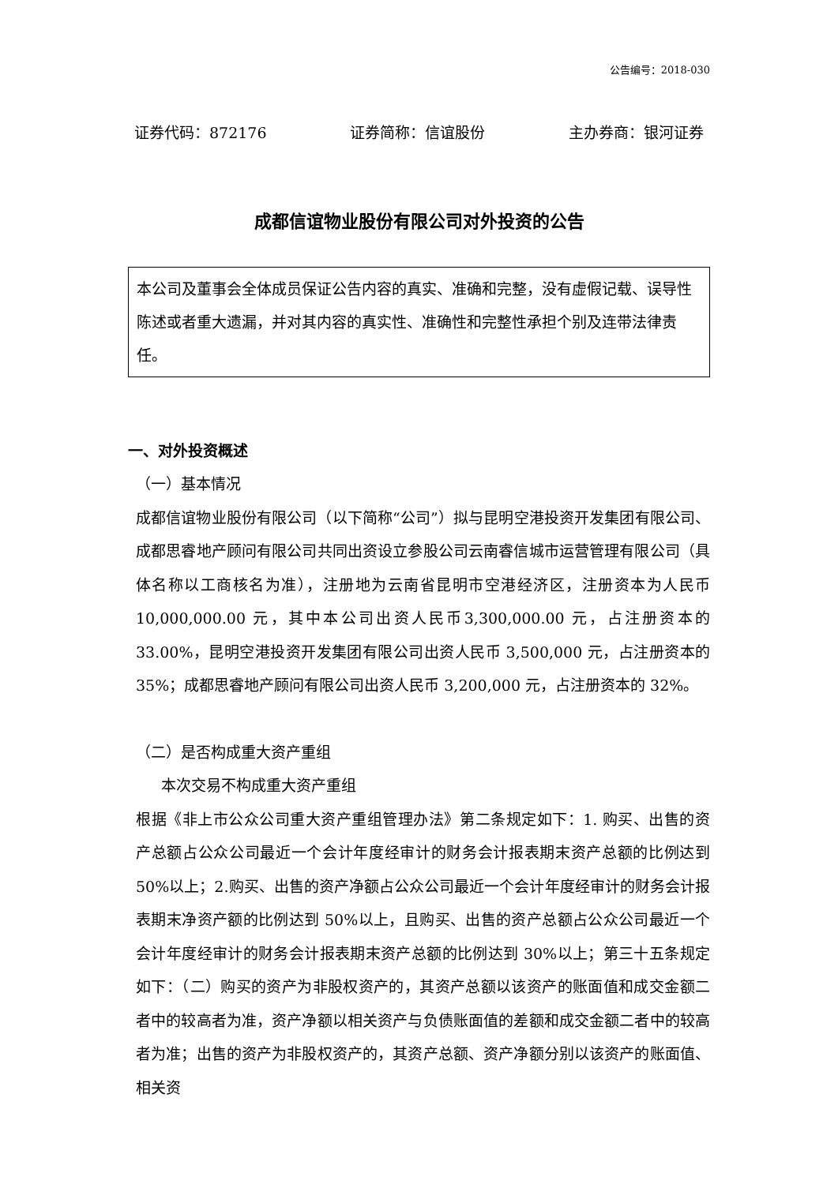公告编号：2018-030
证券代码：872176 证券简称：信谊股份 主办券商：银河证券
成都信谊物业股份有限公司对外投资的公告
本公司及董事会全体成员保证公告内容的真实、准确和完整，没有虚假记载、误导性陈述或者重大遗漏，并对其内容的真实性、准确性和完整性承担个别及连带法律责任。
一、对外投资概述
（一）基本情况
成都信谊物业股份有限公司（以下简称“公司”）拟与昆明空港投资开发集团有限公司、成都思睿地产顾问有限公司共同出资设立参股公司云南睿信城市运营管理有限公司（具体名称以工商核名为准），注册地为云南省昆明市空港经济区，注册资本为人民币 10,000,000.00 元，其中本公司出资人民币3,300,000.00 元，占注册资本的 33.00%，昆明空港投资开发集团有限公司出资人民币 3,500,000 元，占注册资本的 35%；成都思睿地产顾问有限公司出资人民币 3,200,000 元，占注册资本的 32%。
（二）是否构成重大资产重组
本次交易不构成重大资产重组
根据《非上市公众公司重大资产重组管理办法》第二条规定如下：1. 购买、出售的资产总额占公众公司最近一个会计年度经审计的财务会计报表期末资产总额的比例达到 50%以上；2.购买、出售的资产净额占公众公司最近一个会计年度经审计的财务会计报表期末净资产额的比例达到 50%以上，且购买、出售的资产总额占公众公司最近一个会计年度经审计的财务会计报表期末资产总额的比例达到 30%以上；第三十五条规定如下：（二）购买的资产为非股权资产的，其资产总额以该资产的账面值和成交金额二者中的较高者为准，资产净额以相关资产与负债账面值的差额和成交金额二者中的较高者为准；出售的资产为非股权资产的，其资产总额、资产净额分别以该资产的账面值、相关资